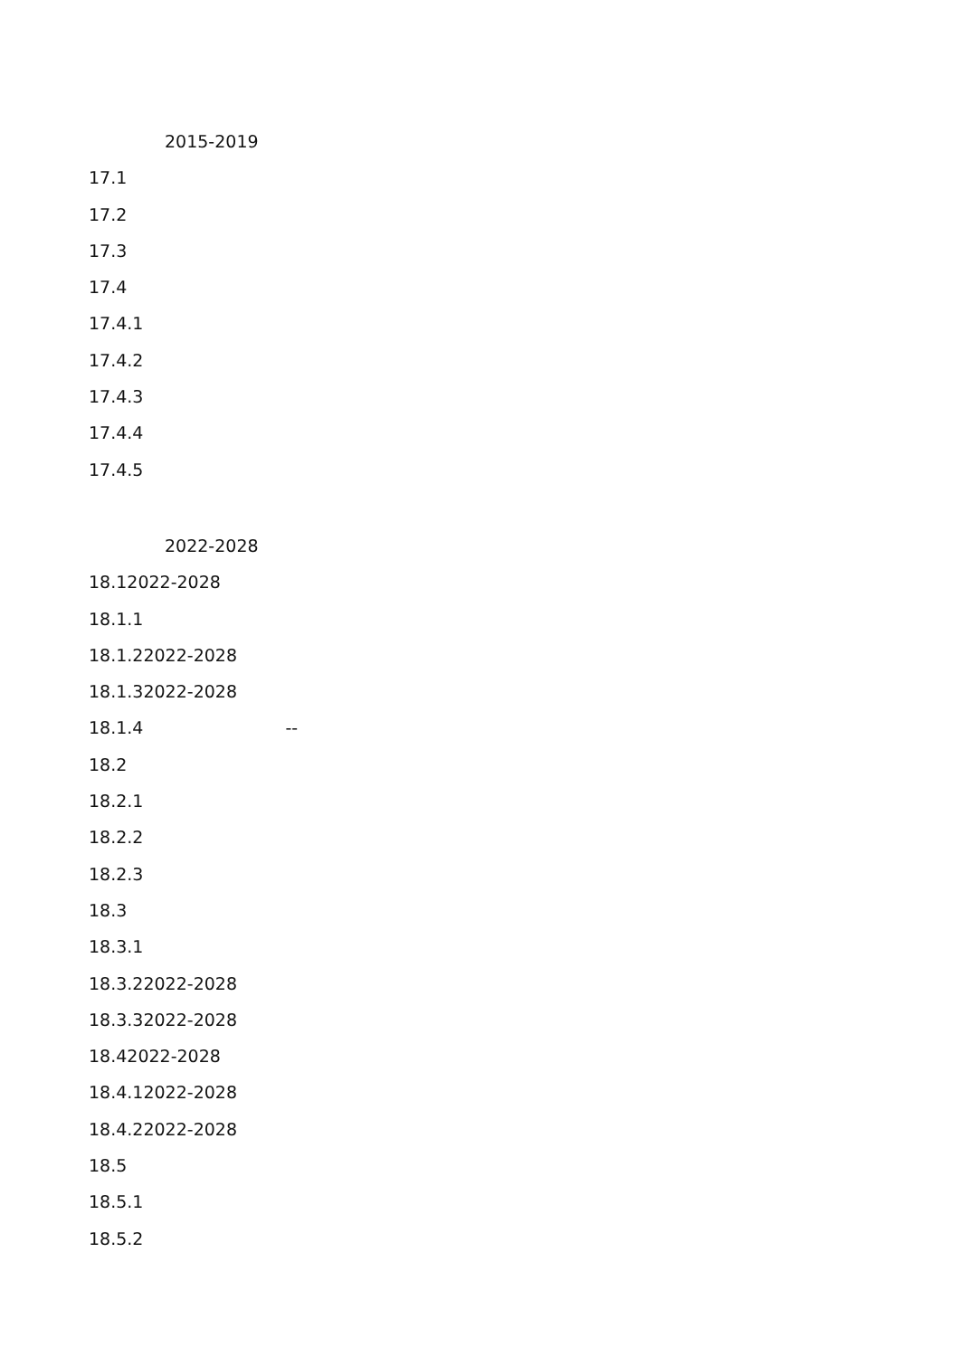2015-2019
17.1
17.2
17.3
17.4
17.4.1
17.4.2
17.4.3
17.4.4
17.4.5
2022-2028
18.12022-2028
18.1.1
18.1.22022-2028
18.1.32022-2028
18.1.4 --
18.2
18.2.1
18.2.2
18.2.3
18.3
18.3.1
18.3.22022-2028
18.3.32022-2028
18.42022-2028
18.4.12022-2028
18.4.22022-2028
18.5
18.5.1
18.5.2